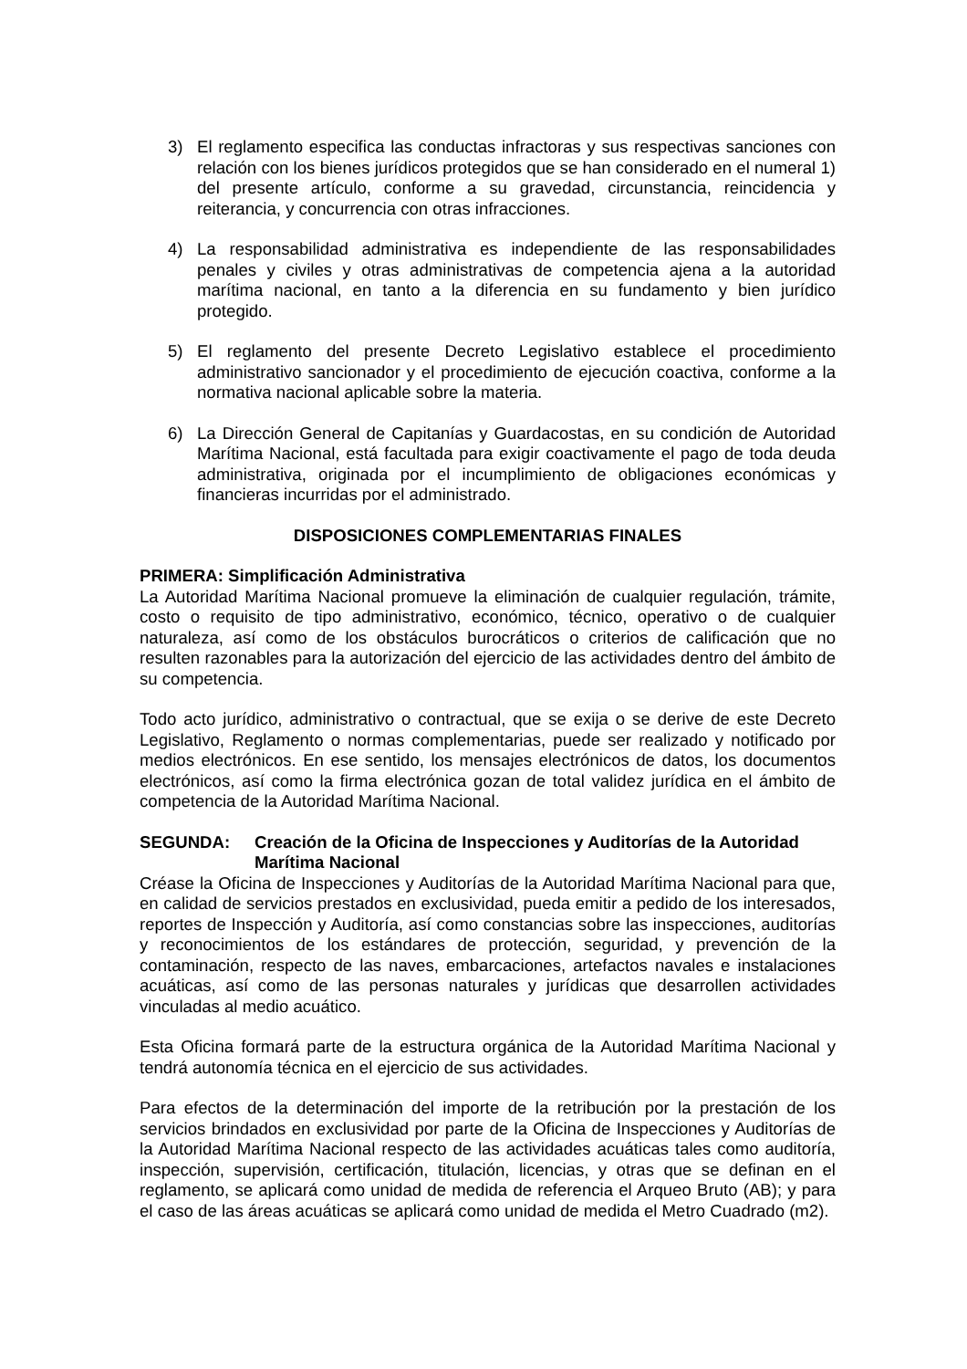3) El reglamento especifica las conductas infractoras y sus respectivas sanciones con relación con los bienes jurídicos protegidos que se han considerado en el numeral 1) del presente artículo, conforme a su gravedad, circunstancia, reincidencia y reiterancia, y concurrencia con otras infracciones.
4) La responsabilidad administrativa es independiente de las responsabilidades penales y civiles y otras administrativas de competencia ajena a la autoridad marítima nacional, en tanto a la diferencia en su fundamento y bien jurídico protegido.
5) El reglamento del presente Decreto Legislativo establece el procedimiento administrativo sancionador y el procedimiento de ejecución coactiva, conforme a la normativa nacional aplicable sobre la materia.
6) La Dirección General de Capitanías y Guardacostas, en su condición de Autoridad Marítima Nacional, está facultada para exigir coactivamente el pago de toda deuda administrativa, originada por el incumplimiento de obligaciones económicas y financieras incurridas por el administrado.
DISPOSICIONES COMPLEMENTARIAS FINALES
PRIMERA: Simplificación Administrativa
La Autoridad Marítima Nacional promueve la eliminación de cualquier regulación, trámite, costo o requisito de tipo administrativo, económico, técnico, operativo o de cualquier naturaleza, así como de los obstáculos burocráticos o criterios de calificación que no resulten razonables para la autorización del ejercicio de las actividades dentro del ámbito de su competencia.
Todo acto jurídico, administrativo o contractual, que se exija o se derive de este Decreto Legislativo, Reglamento o normas complementarias, puede ser realizado y notificado por medios electrónicos. En ese sentido, los mensajes electrónicos de datos, los documentos electrónicos, así como la firma electrónica gozan de total validez jurídica en el ámbito de competencia de la Autoridad Marítima Nacional.
SEGUNDA: Creación de la Oficina de Inspecciones y Auditorías de la Autoridad Marítima Nacional
Créase la Oficina de Inspecciones y Auditorías de la Autoridad Marítima Nacional para que, en calidad de servicios prestados en exclusividad, pueda emitir a pedido de los interesados, reportes de Inspección y Auditoría, así como constancias sobre las inspecciones, auditorías y reconocimientos de los estándares de protección, seguridad, y prevención de la contaminación, respecto de las naves, embarcaciones, artefactos navales e instalaciones acuáticas, así como de las personas naturales y jurídicas que desarrollen actividades vinculadas al medio acuático.
Esta Oficina formará parte de la estructura orgánica de la Autoridad Marítima Nacional y tendrá autonomía técnica en el ejercicio de sus actividades.
Para efectos de la determinación del importe de la retribución por la prestación de los servicios brindados en exclusividad por parte de la Oficina de Inspecciones y Auditorías de la Autoridad Marítima Nacional respecto de las actividades acuáticas tales como auditoría, inspección, supervisión, certificación, titulación, licencias, y otras que se definan en el reglamento, se aplicará como unidad de medida de referencia el Arqueo Bruto (AB); y para el caso de las áreas acuáticas se aplicará como unidad de medida el Metro Cuadrado (m2).